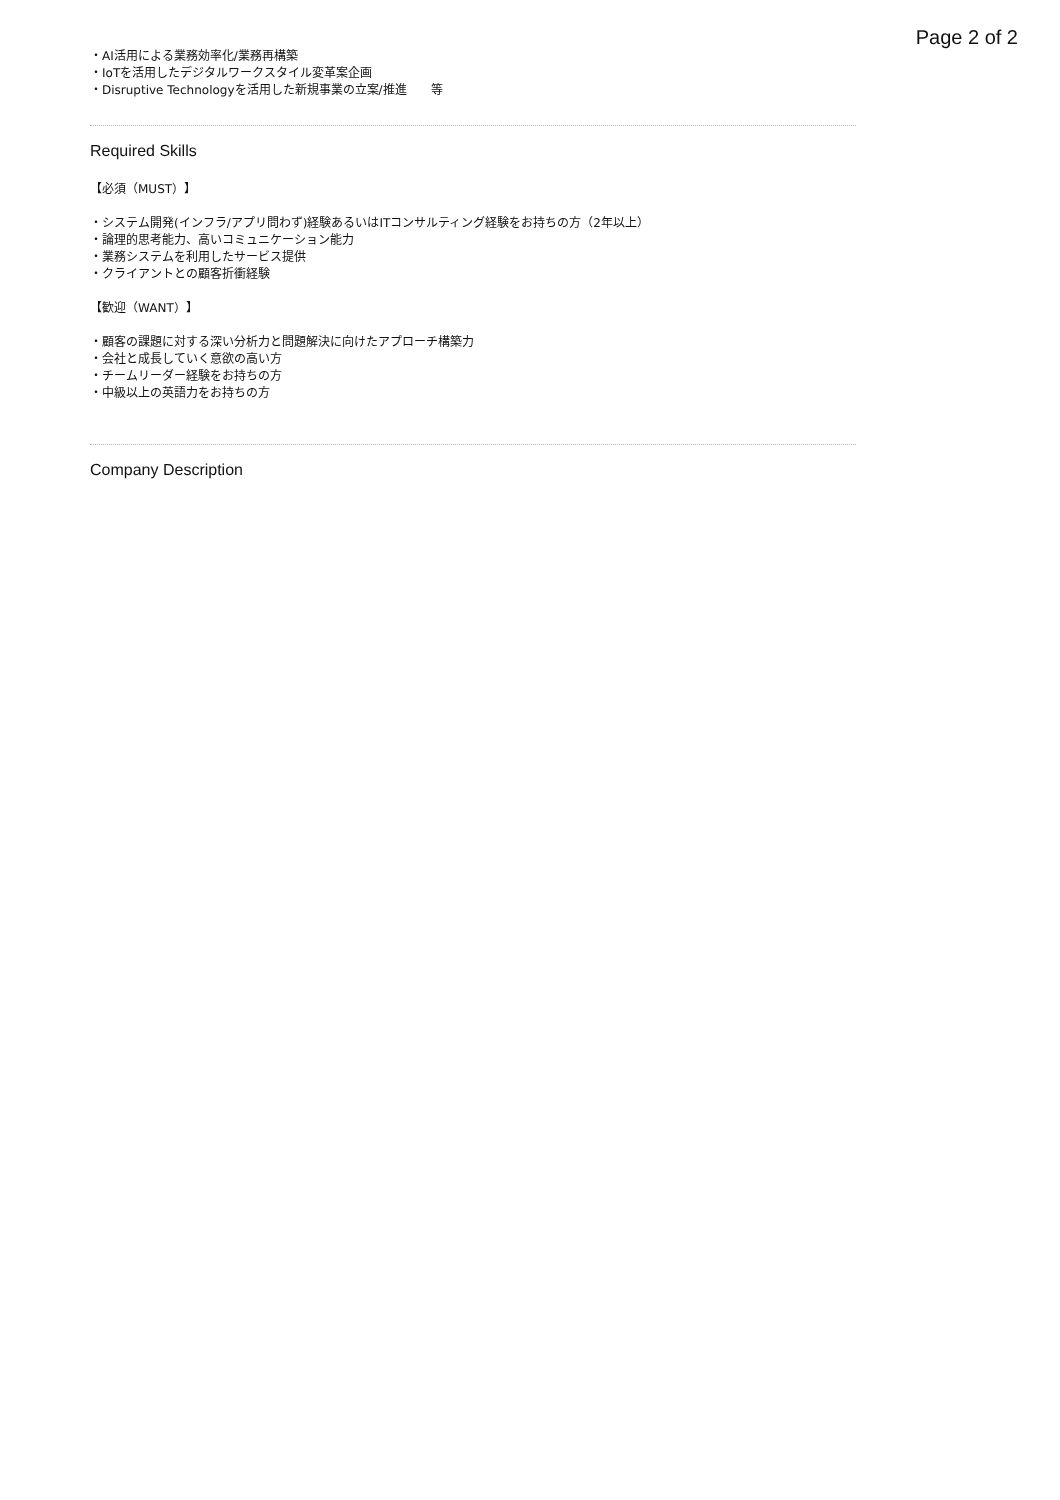Page 2 of 2
・AI活用による業務効率化/業務再構築
・IoTを活用したデジタルワークスタイル変革案企画
・Disruptive Technologyを活用した新規事業の立案/推進　　等
Required Skills
【必須（MUST）】
・システム開発(インフラ/アプリ問わず)経験あるいはITコンサルティング経験をお持ちの方（2年以上）
・論理的思考能力、高いコミュニケーション能力
・業務システムを利用したサービス提供
・クライアントとの顧客折衝経験
【歓迎（WANT）】
・顧客の課題に対する深い分析力と問題解決に向けたアプローチ構築力
・会社と成長していく意欲の高い方
・チームリーダー経験をお持ちの方
・中級以上の英語力をお持ちの方
Company Description